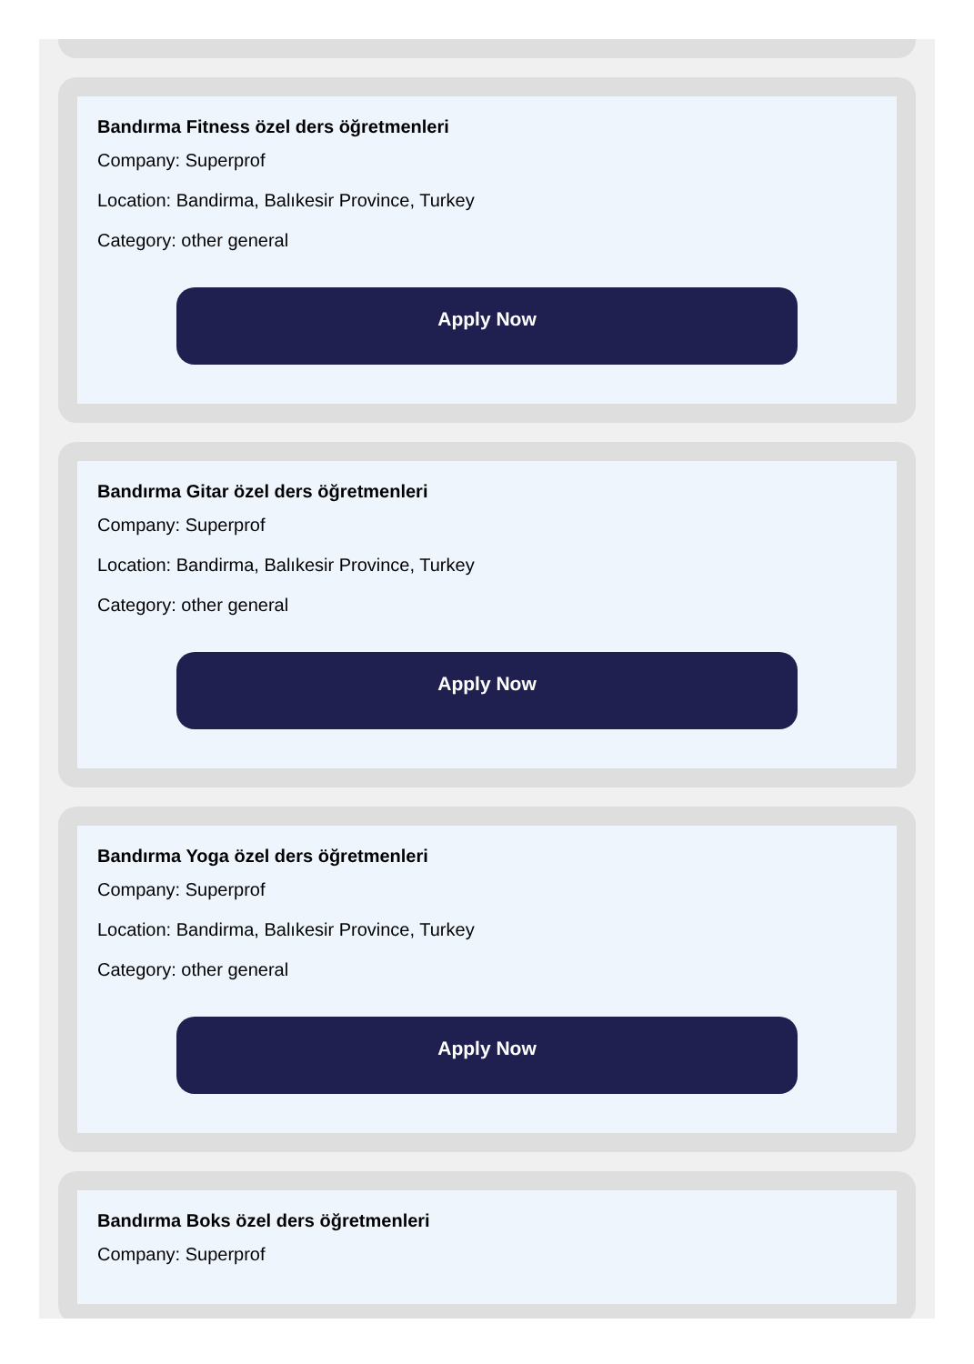Bandırma Fitness özel ders öğretmenleri
Company: Superprof
Location: Bandirma, Balıkesir Province, Turkey
Category: other general
Apply Now
Bandırma Gitar özel ders öğretmenleri
Company: Superprof
Location: Bandirma, Balıkesir Province, Turkey
Category: other general
Apply Now
Bandırma Yoga özel ders öğretmenleri
Company: Superprof
Location: Bandirma, Balıkesir Province, Turkey
Category: other general
Apply Now
Bandırma Boks özel ders öğretmenleri
Company: Superprof